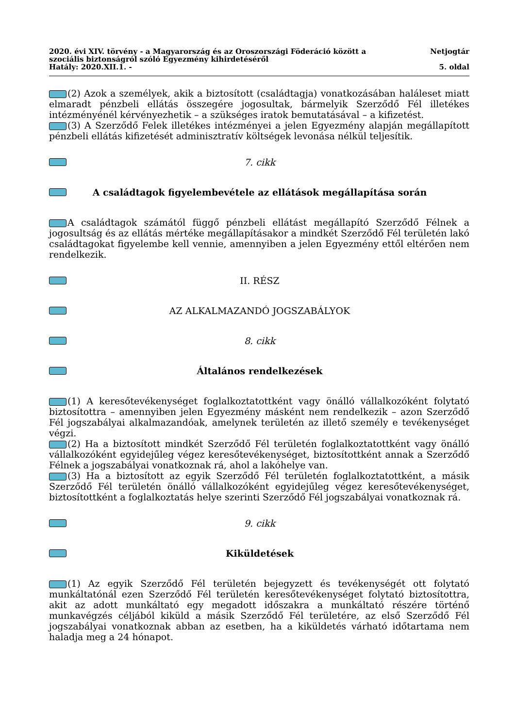2020. évi XIV. törvény - a Magyarország és az Oroszországi Föderáció között a
szociális biztonságról szóló Egyezmény kihirdetéséről Netjogtár
Hatály: 2020.XII.1. - 5. oldal
(2) Azok a személyek, akik a biztosított (családtagja) vonatkozásában haláleset miatt elmaradt pénzbeli ellátás összegére jogosultak, bármelyik Szerződő Fél illetékes intézményénél kérvényezhetik – a szükséges iratok bemutatásával – a kifizetést.
(3) A Szerződő Felek illetékes intézményei a jelen Egyezmény alapján megállapított pénzbeli ellátás kifizetését adminisztratív költségek levonása nélkül teljesítik.
7. cikk
A családtagok figyelembevétele az ellátások megállapítása során
A családtagok számától függő pénzbeli ellátást megállapító Szerződő Félnek a jogosultság és az ellátás mértéke megállapításakor a mindkét Szerződő Fél területén lakó családtagokat figyelembe kell vennie, amennyiben a jelen Egyezmény ettől eltérően nem rendelkezik.
II. RÉSZ
AZ ALKALMAZANDÓ JOGSZABÁLYOK
8. cikk
Általános rendelkezések
(1) A keresőtevékenységet foglalkoztatottként vagy önálló vállalkozóként folytató biztosítottra – amennyiben jelen Egyezmény másként nem rendelkezik – azon Szerződő Fél jogszabályai alkalmazandóak, amelynek területén az illető személy e tevékenységet végzi.
(2) Ha a biztosított mindkét Szerződő Fél területén foglalkoztatottként vagy önálló vállalkozóként egyidejűleg végez keresőtevékenységet, biztosítottként annak a Szerződő Félnek a jogszabályai vonatkoznak rá, ahol a lakóhelye van.
(3) Ha a biztosított az egyik Szerződő Fél területén foglalkoztatottként, a másik Szerződő Fél területén önálló vállalkozóként egyidejűleg végez keresőtevékenységet, biztosítottként a foglalkoztatás helye szerinti Szerződő Fél jogszabályai vonatkoznak rá.
9. cikk
Kiküldetések
(1) Az egyik Szerződő Fél területén bejegyzett és tevékenységét ott folytató munkáltatónál ezen Szerződő Fél területén keresőtevékenységet folytató biztosítottra, akit az adott munkáltató egy megadott időszakra a munkáltató részére történő munkavégzés céljából kiküld a másik Szerződő Fél területére, az első Szerződő Fél jogszabályai vonatkoznak abban az esetben, ha a kiküldetés várható időtartama nem haladja meg a 24 hónapot.